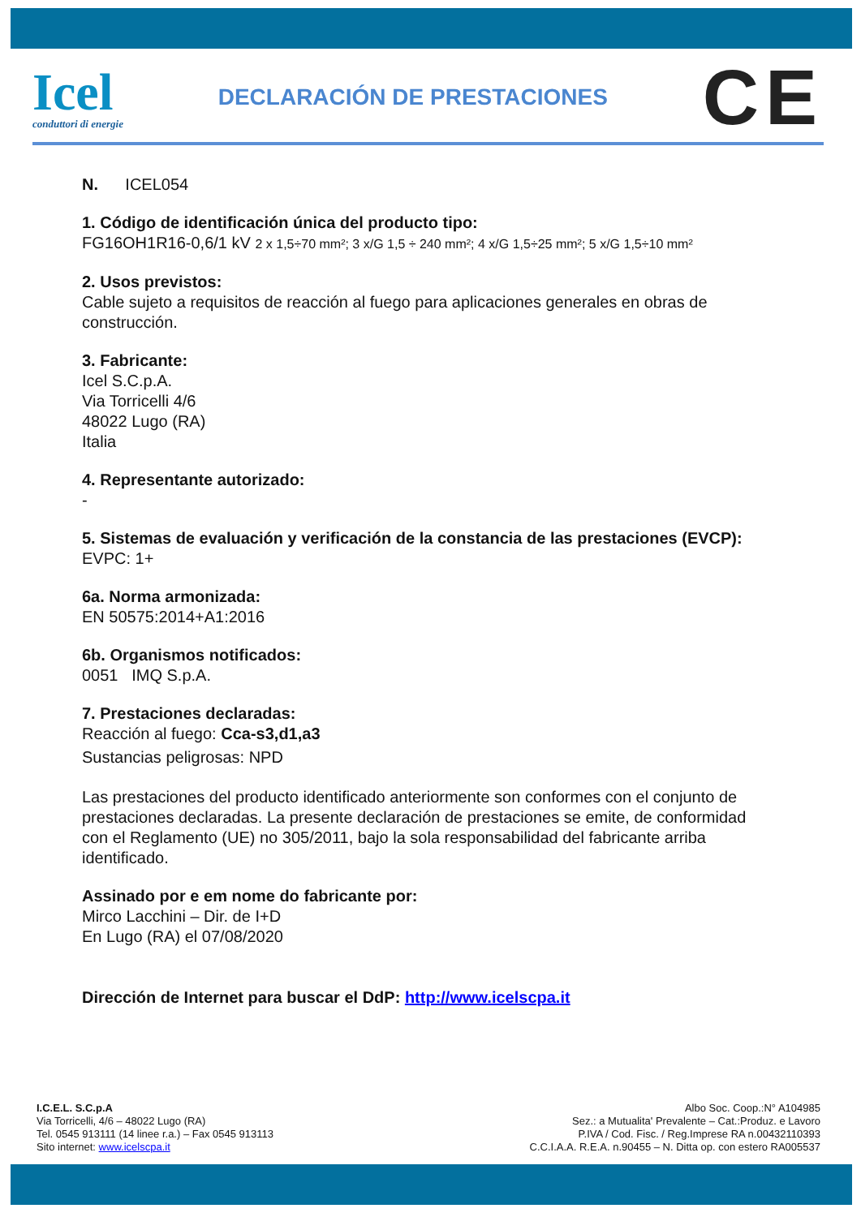Icel
conduttori di energie
DECLARACIÓN DE PRESTACIONES
CE
N. ICEL054
1. Código de identificación única del producto tipo:
FG16OH1R16-0,6/1 kV 2 x 1,5÷70 mm²; 3 x/G 1,5 ÷ 240 mm²; 4 x/G 1,5÷25 mm²; 5 x/G 1,5÷10 mm²
2. Usos previstos:
Cable sujeto a requisitos de reacción al fuego para aplicaciones generales en obras de construcción.
3. Fabricante:
Icel S.C.p.A.
Via Torricelli 4/6
48022 Lugo (RA)
Italia
4. Representante autorizado:
-
5. Sistemas de evaluación y verificación de la constancia de las prestaciones (EVCP):
EVPC: 1+
6a. Norma armonizada:
EN 50575:2014+A1:2016
6b. Organismos notificados:
0051 IMQ S.p.A.
7. Prestaciones declaradas:
Reacción al fuego: Cca-s3,d1,a3
Sustancias peligrosas: NPD
Las prestaciones del producto identificado anteriormente son conformes con el conjunto de prestaciones declaradas. La presente declaración de prestaciones se emite, de conformidad con el Reglamento (UE) no 305/2011, bajo la sola responsabilidad del fabricante arriba identificado.
Assinado por e em nome do fabricante por:
Mirco Lacchini – Dir. de I+D
En Lugo (RA) el 07/08/2020
Dirección de Internet para buscar el DdP: http://www.icelscpa.it
I.C.E.L. S.C.p.A
Via Torricelli, 4/6 – 48022 Lugo (RA)
Tel. 0545 913111 (14 linee r.a.) – Fax 0545 913113
Sito internet: www.icelscpa.it
Albo Soc. Coop.:N° A104985
Sez.: a Mutualita' Prevalente – Cat.:Produz. e Lavoro
P.IVA / Cod. Fisc. / Reg.Imprese RA n.00432110393
C.C.I.A.A. R.E.A. n.90455 – N. Ditta op. con estero RA005537